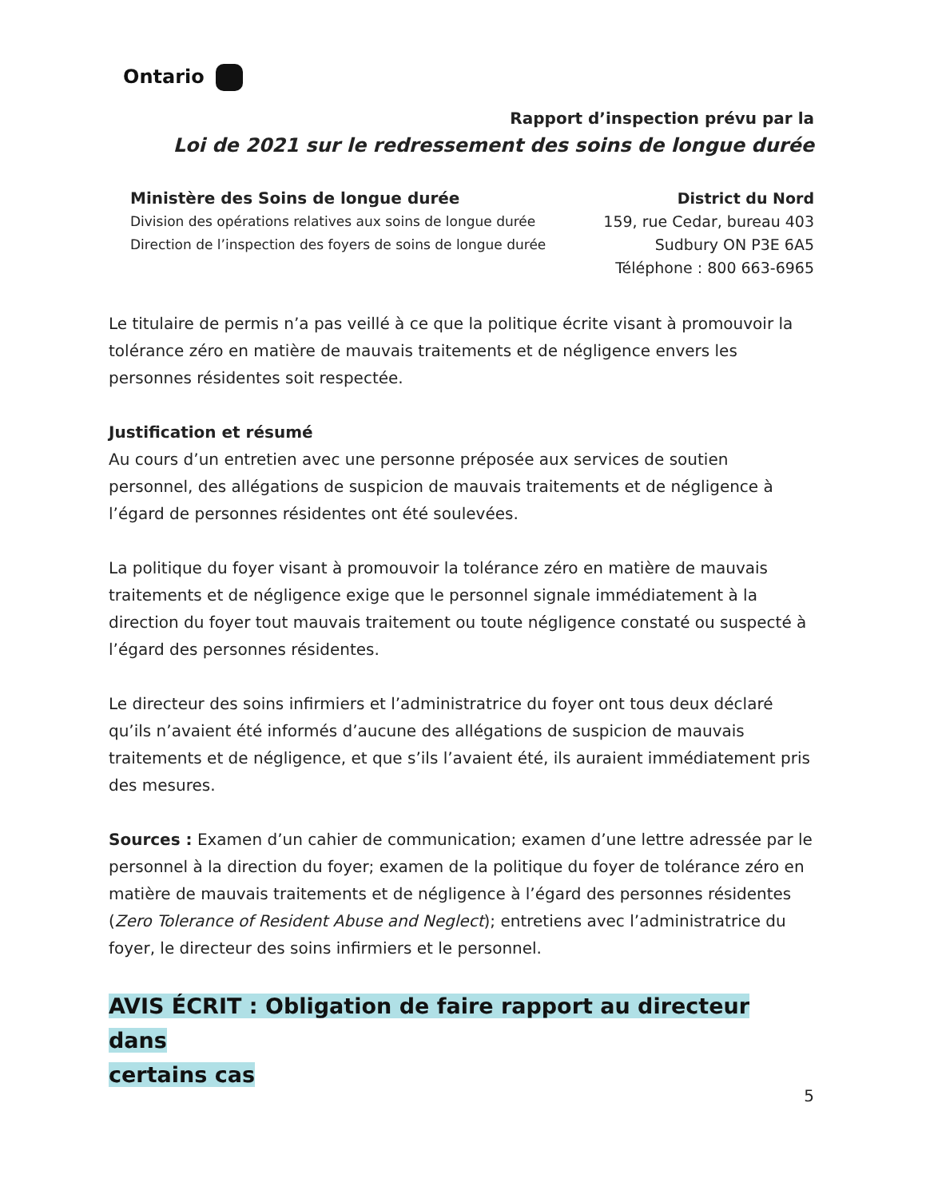Ontario
Rapport d’inspection prévu par la
Loi de 2021 sur le redressement des soins de longue durée
Ministère des Soins de longue durée
Division des opérations relatives aux soins de longue durée
Direction de l’inspection des foyers de soins de longue durée
District du Nord
159, rue Cedar, bureau 403
Sudbury ON P3E 6A5
Téléphone : 800 663-6965
Le titulaire de permis n’a pas veillé à ce que la politique écrite visant à promouvoir la tolérance zéro en matière de mauvais traitements et de négligence envers les personnes résidentes soit respectée.
Justification et résumé
Au cours d’un entretien avec une personne préposée aux services de soutien personnel, des allégations de suspicion de mauvais traitements et de négligence à l’égard de personnes résidentes ont été soulevées.
La politique du foyer visant à promouvoir la tolérance zéro en matière de mauvais traitements et de négligence exige que le personnel signale immédiatement à la direction du foyer tout mauvais traitement ou toute négligence constaté ou suspecté à l’égard des personnes résidentes.
Le directeur des soins infirmiers et l’administratrice du foyer ont tous deux déclaré qu’ils n’avaient été informés d’aucune des allégations de suspicion de mauvais traitements et de négligence, et que s’ils l’avaient été, ils auraient immédiatement pris des mesures.
Sources : Examen d’un cahier de communication; examen d’une lettre adressée par le personnel à la direction du foyer; examen de la politique du foyer de tolérance zéro en matière de mauvais traitements et de négligence à l’égard des personnes résidentes (Zero Tolerance of Resident Abuse and Neglect); entretiens avec l’administratrice du foyer, le directeur des soins infirmiers et le personnel.
AVIS ÉCRIT : Obligation de faire rapport au directeur dans
certains cas
5